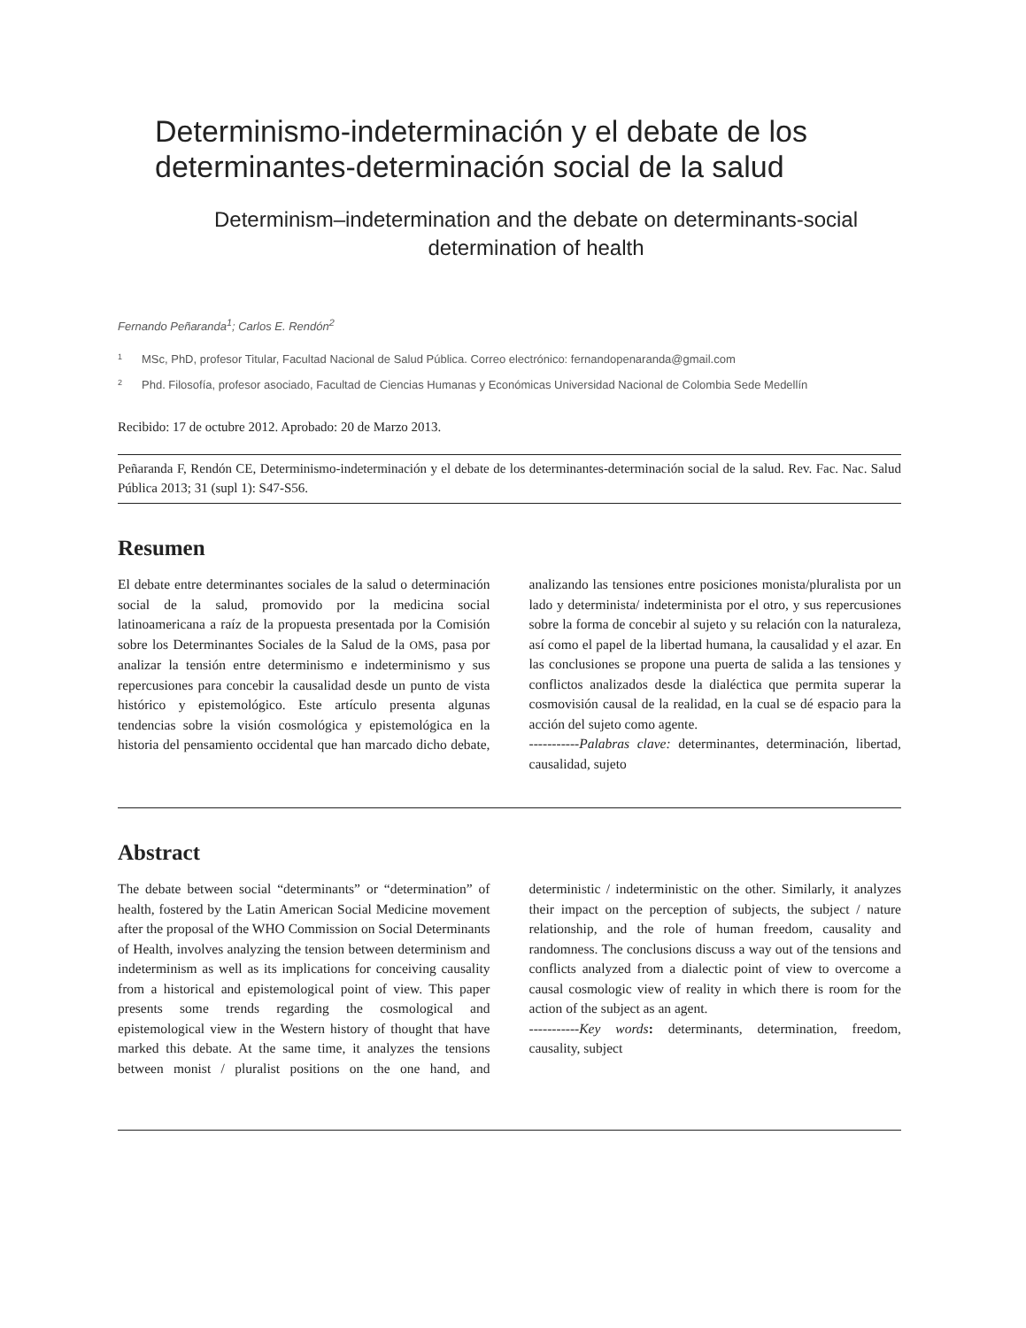Determinismo-indeterminación y el debate de los determinantes-determinación social de la salud
Determinism–indetermination and the debate on determinants-social determination of health
Fernando Peñaranda<sup>1</sup>; Carlos E. Rendón<sup>2</sup>
1 MSc, PhD, profesor Titular, Facultad Nacional de Salud Pública. Correo electrónico: fernandopenaranda@gmail.com
2 Phd. Filosofía, profesor asociado, Facultad de Ciencias Humanas y Económicas Universidad Nacional de Colombia Sede Medellín
Recibido: 17 de octubre 2012. Aprobado: 20 de Marzo 2013.
Peñaranda F, Rendón CE, Determinismo-indeterminación y el debate de los determinantes-determinación social de la salud. Rev. Fac. Nac. Salud Pública 2013; 31 (supl 1): S47-S56.
Resumen
El debate entre determinantes sociales de la salud o determinación social de la salud, promovido por la medicina social latinoamericana a raíz de la propuesta presentada por la Comisión sobre los Determinantes Sociales de la Salud de la OMS, pasa por analizar la tensión entre determinismo e indeterminismo y sus repercusiones para concebir la causalidad desde un punto de vista histórico y epistemológico. Este artículo presenta algunas tendencias sobre la visión cosmológica y epistemológica en la historia del pensamiento occidental que han marcado dicho debate, analizando las tensiones entre posiciones monista/pluralista por un lado y determinista/ indeterminista por el otro, y sus repercusiones sobre la forma de concebir al sujeto y su relación con la naturaleza, así como el papel de la libertad humana, la causalidad y el azar. En las conclusiones se propone una puerta de salida a las tensiones y conflictos analizados desde la dialéctica que permita superar la cosmovisión causal de la realidad, en la cual se dé espacio para la acción del sujeto como agente.
-----------Palabras clave: determinantes, determinación, libertad, causalidad, sujeto
Abstract
The debate between social “determinants” or “determination” of health, fostered by the Latin American Social Medicine movement after the proposal of the WHO Commission on Social Determinants of Health, involves analyzing the tension between determinism and indeterminism as well as its implications for conceiving causality from a historical and epistemological point of view. This paper presents some trends regarding the cosmological and epistemological view in the Western history of thought that have marked this debate. At the same time, it analyzes the tensions between monist / pluralist positions on the one hand, and deterministic / indeterministic on the other. Similarly, it analyzes their impact on the perception of subjects, the subject / nature relationship, and the role of human freedom, causality and randomness. The conclusions discuss a way out of the tensions and conflicts analyzed from a dialectic point of view to overcome a causal cosmologic view of reality in which there is room for the action of the subject as an agent.
-----------Key words: determinants, determination, freedom, causality, subject